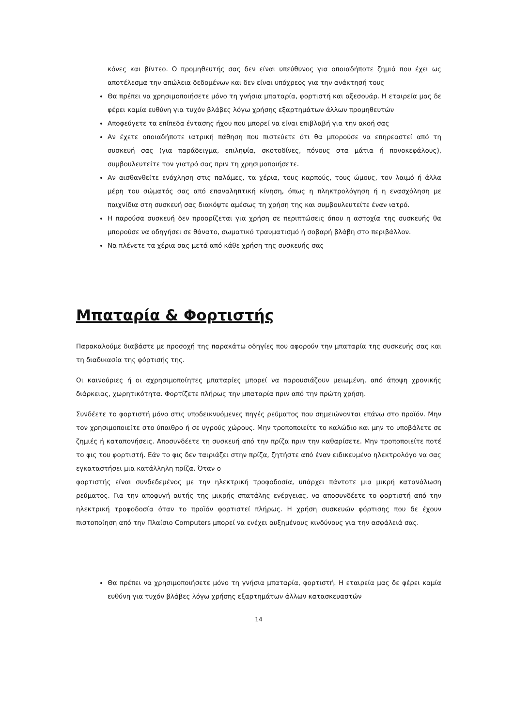κόνες και βίντεο. Ο προμηθευτής σας δεν είναι υπεύθυνος για οποιαδήποτε ζημιά που έχει ως αποτέλεσμα την απώλεια δεδομένων και δεν είναι υπόχρεος για την ανάκτησή τους
Θα πρέπει να χρησιμοποιήσετε μόνο τη γνήσια μπαταρία, φορτιστή και αξεσουάρ. Η εταιρεία μας δε φέρει καμία ευθύνη για τυχόν βλάβες λόγω χρήσης εξαρτημάτων άλλων προμηθευτών
Αποφεύγετε τα επίπεδα έντασης ήχου που μπορεί να είναι επιβλαβή για την ακοή σας
Αν έχετε οποιαδήποτε ιατρική πάθηση που πιστεύετε ότι θα μπορούσε να επηρεαστεί από τη συσκευή σας (για παράδειγμα, επιληψία, σκοτοδίνες, πόνους στα μάτια ή πονοκεφάλους), συμβουλευτείτε τον γιατρό σας πριν τη χρησιμοποιήσετε.
Αν αισθανθείτε ενόχληση στις παλάμες, τα χέρια, τους καρπούς, τους ώμους, τον λαιμό ή άλλα μέρη του σώματός σας από επαναληπτική κίνηση, όπως η πληκτρολόγηση ή η ενασχόληση με παιχνίδια στη συσκευή σας διακόψτε αμέσως τη χρήση της και συμβουλευτείτε έναν ιατρό.
Η παρούσα συσκευή δεν προορίζεται για χρήση σε περιπτώσεις όπου η αστοχία της συσκευής θα μπορούσε να οδηγήσει σε θάνατο, σωματικό τραυματισμό ή σοβαρή βλάβη στο περιβάλλον.
Να πλένετε τα χέρια σας μετά από κάθε χρήση της συσκευής σας
Μπαταρία & Φορτιστής
Παρακαλούμε διαβάστε με προσοχή της παρακάτω οδηγίες που αφορούν την μπαταρία της συσκευής σας και τη διαδικασία της φόρτισής της.
Οι καινούριες ή οι αχρησιμοποίητες μπαταρίες μπορεί να παρουσιάζουν μειωμένη, από άποψη χρονικής διάρκειας, χωρητικότητα. Φορτίζετε πλήρως την μπαταρία πριν από την πρώτη χρήση.
Συνδέετε το φορτιστή μόνο στις υποδεικνυόμενες πηγές ρεύματος που σημειώνονται επάνω στο προϊόν. Μην τον χρησιμοποιείτε στο ύπαιθρο ή σε υγρούς χώρους. Μην τροποποιείτε το καλώδιο και μην το υποβάλετε σε ζημιές ή καταπονήσεις. Αποσυνδέετε τη συσκευή από την πρίζα πριν την καθαρίσετε. Μην τροποποιείτε ποτέ το φις του φορτιστή. Εάν το φις δεν ταιριάζει στην πρίζα, ζητήστε από έναν ειδικευμένο ηλεκτρολόγο να σας εγκαταστήσει μια κατάλληλη πρίζα. Όταν ο
φορτιστής είναι συνδεδεμένος με την ηλεκτρική τροφοδοσία, υπάρχει πάντοτε μια μικρή κατανάλωση ρεύματος. Για την αποφυγή αυτής της μικρής σπατάλης ενέργειας, να αποσυνδέετε το φορτιστή από την ηλεκτρική τροφοδοσία όταν το προϊόν φορτιστεί πλήρως. Η χρήση συσκευών φόρτισης που δε έχουν πιστοποίηση από την Πλαίσιο Computers μπορεί να ενέχει αυξημένους κινδύνους για την ασφάλειά σας.
Θα πρέπει να χρησιμοποιήσετε μόνο τη γνήσια μπαταρία, φορτιστή. Η εταιρεία μας δε φέρει καμία ευθύνη για τυχόν βλάβες λόγω χρήσης εξαρτημάτων άλλων κατασκευαστών
14